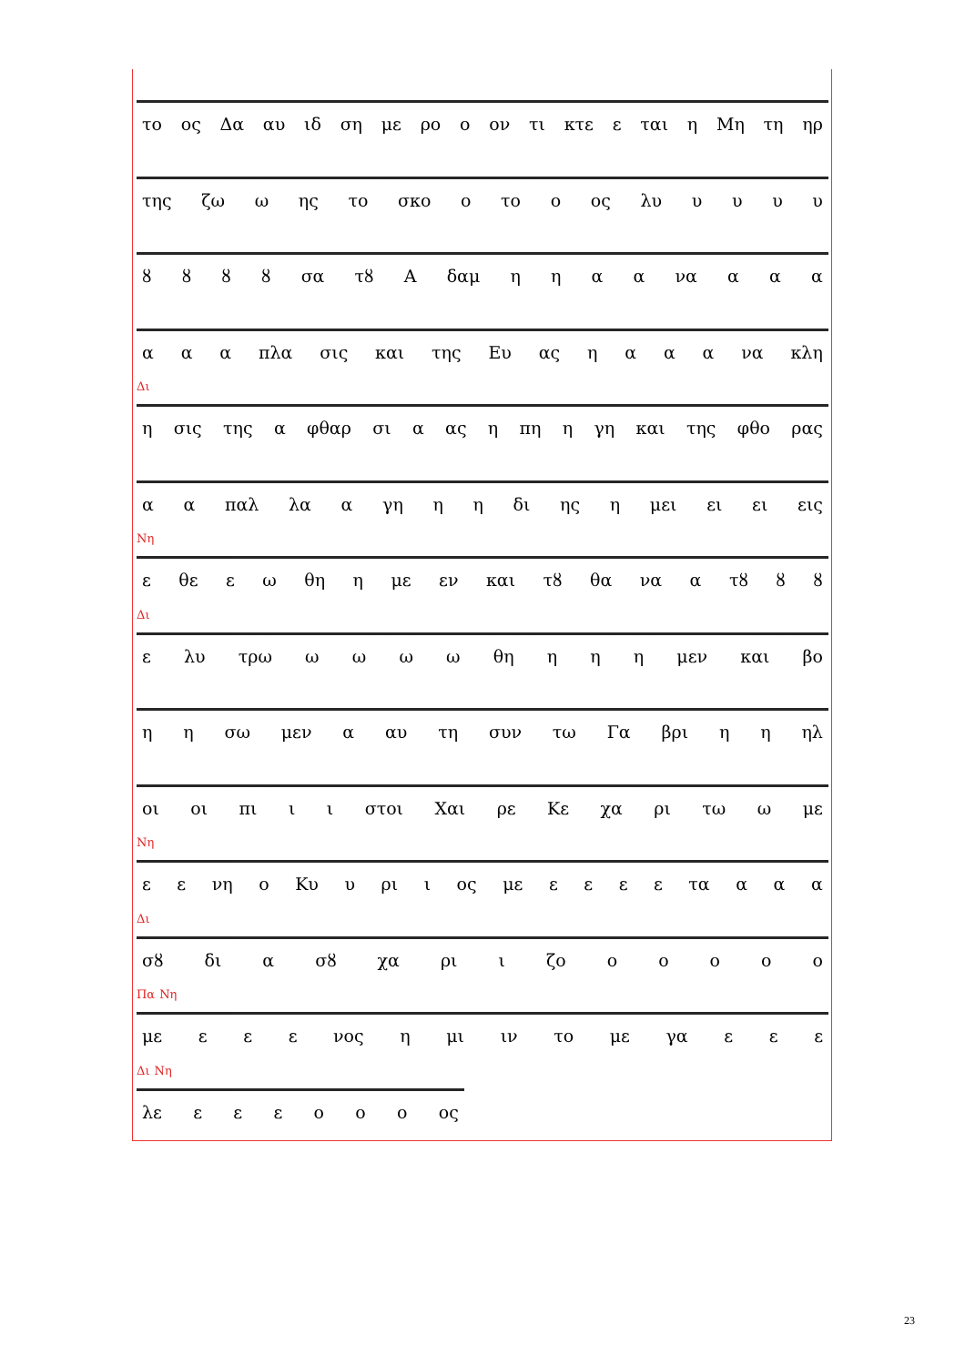το ος Δα αυ ιδ ση με ρο ο ον τι κτε ε ται η Μη τη ηρ
της ζω ω ης το σκο ο το ο ος λυ υυυυ
ȣȣȣȣ σα τȣ Α δαμ ηηαα να α α α
ααα πλα σις και της Ευ ας ηααα να κλη
Δι
η σις της α φθαρ σι α ας η πη η γη και της φθο ρας
αα παλ λα α γη ηη δι ης η μει ει ει εις
Νη
ε θε εω θη η με εν και τȣ θα να α τȣ ȣȣ
Δι
ε λυ τρω ωωωω θη ηηη μεν και βο
ηη σω μεν α αυ τη συν τω Γα βρι ηη ηλ
οι οι πι ιι στοι Χαι ρε Κε χα ρι τω ω με
Νη
εε νη ο Κυ υ ρι ι ος με εεεε τα ααα
Δι
σȣ δι α σȣ χα ρι ι ζο οοοοο
Πα Νη
με εεε νος η μι ιν το με γα εεε
Δι Νη
λε εεεοοο ος
23